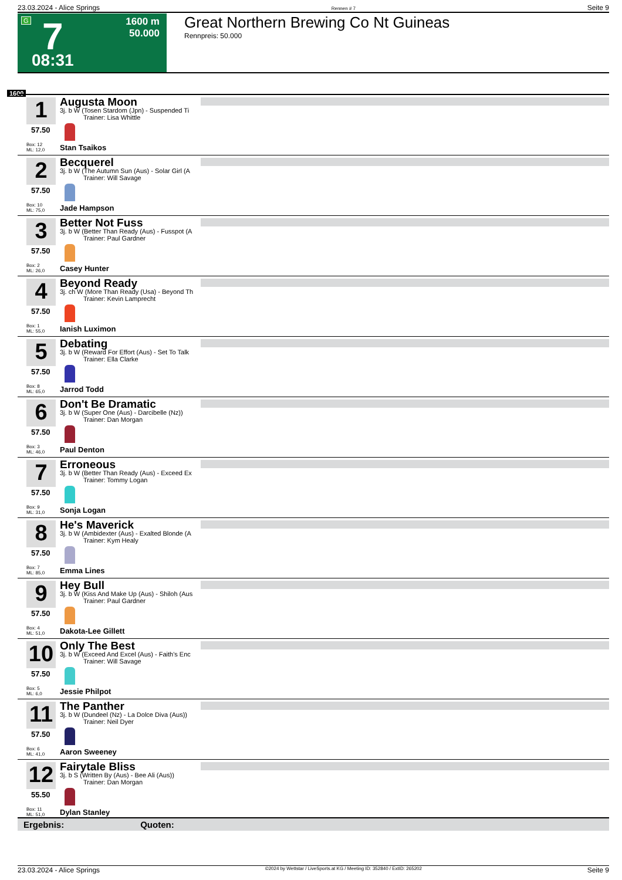23.03.2024 - Alice Springs Rennen # 7 Seite 9
G 7 1600 m
50.000
08:31
Great Northern Brewing Co Nt Guineas
Rennpreis: 50.000
1600
1
57.50
Box: 12
ML: 12,0
Augusta Moon
3j. b W (Tosen Stardom (Jpn) - Suspended Ti
Trainer: Lisa Whittle
Stan Tsaikos
2
57.50
Box: 10
ML: 75,0
Becquerel
3j. b W (The Autumn Sun (Aus) - Solar Girl (A
Trainer: Will Savage
Jade Hampson
3
57.50
Box: 2
ML: 26,0
Better Not Fuss
3j. b W (Better Than Ready (Aus) - Fusspot (A
Trainer: Paul Gardner
Casey Hunter
4
57.50
Box: 1
ML: 55,0
Beyond Ready
3j. ch W (More Than Ready (Usa) - Beyond Th
Trainer: Kevin Lamprecht
Ianish Luximon
5
57.50
Box: 8
ML: 65,0
Debating
3j. b W (Reward For Effort (Aus) - Set To Talk
Trainer: Ella Clarke
Jarrod Todd
6
57.50
Box: 3
ML: 46,0
Don't Be Dramatic
3j. b W (Super One (Aus) - Darcibelle (Nz))
Trainer: Dan Morgan
Paul Denton
7
57.50
Box: 9
ML: 31,0
Erroneous
3j. b W (Better Than Ready (Aus) - Exceed Ex
Trainer: Tommy Logan
Sonja Logan
8
57.50
Box: 7
ML: 85,0
He's Maverick
3j. b W (Ambidexter (Aus) - Exalted Blonde (A
Trainer: Kym Healy
Emma Lines
9
57.50
Box: 4
ML: 51,0
Hey Bull
3j. b W (Kiss And Make Up (Aus) - Shiloh (Aus
Trainer: Paul Gardner
Dakota-Lee Gillett
10
57.50
Box: 5
ML: 6,0
Only The Best
3j. b W (Exceed And Excel (Aus) - Faith's Enc
Trainer: Will Savage
Jessie Philpot
11
57.50
Box: 6
ML: 41,0
The Panther
3j. b W (Dundeel (Nz) - La Dolce Diva (Aus))
Trainer: Neil Dyer
Aaron Sweeney
12
55.50
Box: 11
ML: 51,0
Fairytale Bliss
3j. b S (Written By (Aus) - Bee Ali (Aus))
Trainer: Dan Morgan
Dylan Stanley
Ergebnis: Quoten:
23.03.2024 - Alice Springs ©2024 by Wettstar / LiveSports.at KG / Meeting ID: 352840 / ExtID: 265202 Seite 9